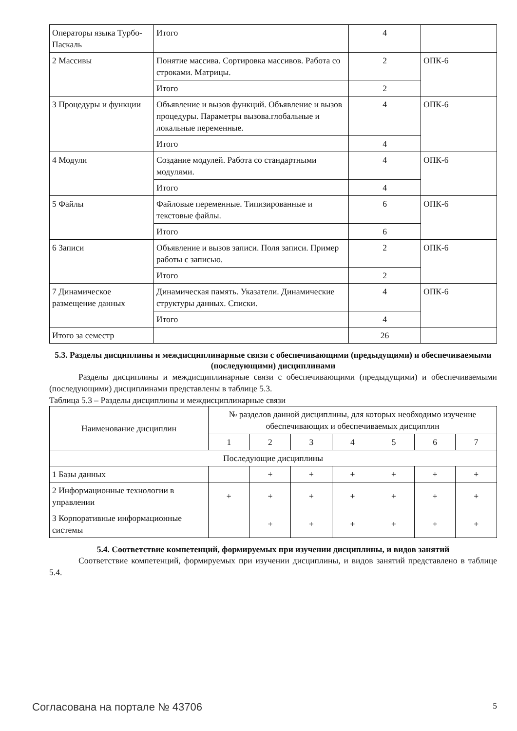| Операторы языка Турбо-Паскаль | Итого | 4 | |
| 2 Массивы | Понятие массива. Сортировка массивов. Работа со строками. Матрицы. | 2 | ОПК-6 |
| | Итого | 2 | |
| 3 Процедуры и функции | Объявление и вызов функций. Объявление и вызов процедуры. Параметры вызова.глобальные и локальные переменные. | 4 | ОПК-6 |
| | Итого | 4 | |
| 4 Модули | Создание модулей. Работа со стандартными модулями. | 4 | ОПК-6 |
| | Итого | 4 | |
| 5 Файлы | Файловые переменные. Типизированные и текстовые файлы. | 6 | ОПК-6 |
| | Итого | 6 | |
| 6 Записи | Объявление и вызов записи. Поля записи. Пример работы с записью. | 2 | ОПК-6 |
| | Итого | 2 | |
| 7 Динамическое размещение данных | Динамическая память. Указатели. Динамические структуры данных. Списки. | 4 | ОПК-6 |
| | Итого | 4 | |
| Итого за семестр | | 26 | |
5.3. Разделы дисциплины и междисциплинарные связи с обеспечивающими (предыдущими) и обеспечиваемыми (последующими) дисциплинами
Разделы дисциплины и междисциплинарные связи с обеспечивающими (предыдущими) и обеспечиваемыми (последующими) дисциплинами представлены в таблице 5.3.
Таблица 5.3 – Разделы дисциплины и междисциплинарные связи
| Наименование дисциплин | № разделов данной дисциплины, для которых необходимо изучение обеспечивающих и обеспечиваемых дисциплин | | | | | | |
| --- | --- | --- | --- | --- | --- | --- | --- |
| | 1 | 2 | 3 | 4 | 5 | 6 | 7 |
| Последующие дисциплины | | | | | | | |
| 1 Базы данных | | + | + | + | + | + | + |
| 2 Информационные технологии в управлении | + | + | + | + | + | + | + |
| 3 Корпоративные информационные системы | | + | + | + | + | + | + |
5.4. Соответствие компетенций, формируемых при изучении дисциплины, и видов занятий
Соответствие компетенций, формируемых при изучении дисциплины, и видов занятий представлено в таблице 5.4.
Согласована на портале № 43706 5